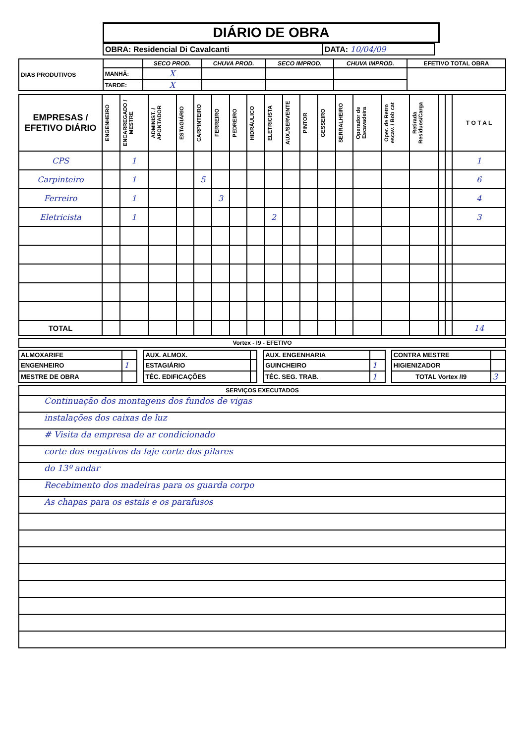DIÁRIO DE OBRA
| OBRA: Residencial Di Cavalcanti | DATA: 10/04/09 |
| DIAS PRODUTIVOS | | SECO PROD. | CHUVA PROD. | SECO IMPROD. | CHUVA IMPROD. | EFETIVO TOTAL OBRA |
| | MANHÃ: | X | | | | |
| | TARDE: | X | | | | |
| EMPRESAS / EFETIVO DIÁRIO | ENGENHEIRO | ENCARREGADO / MESTRE | ADMINIST. / APONTADOR | ESTAGIÁRIO | CARPINTEIRO | FERREIRO | PEDREIRO | HIDRÁULICO | ELETRICISTA | AUX./SERVENTE | PINTOR | GESSEIRO | SERRALHEIRO | Operador de Escavadeira | Oper. de Retro escav. / Bob cat | Retirada Residuos/Carga | | | T O T A L |
| --- | --- | --- | --- | --- | --- | --- | --- | --- | --- | --- | --- | --- | --- | --- | --- | --- | --- | --- | --- |
| CPS | | 1 | | | | | | | | | | | | | | | | | 1 |
| Carpinteiro | | 1 | | | 5 | | | | | | | | | | | | | | 6 |
| Ferreiro | | 1 | | | | 3 | | | | | | | | | | | | | 4 |
| Eletricista | | 1 | | | | | | | 2 | | | | | | | | | | 3 |
| TOTAL | | | | | | | | | | | | | | | | | | | 14 |
| Vortex - I9 - EFETIVO |
| ALMOXARIFE | | | AUX. ALMOX. | | | AUX. ENGENHARIA | | | CONTRA MESTRE | |
| ENGENHEIRO | 1 | | ESTAGIÁRIO | | | GUINCHEIRO | 1 | | HIGIENIZADOR | |
| MESTRE DE OBRA | | | TÉC. EDIFICAÇÕES | | | TÉC. SEG. TRAB. | 1 | | TOTAL Vortex /I9 | 3 |
SERVIÇOS EXECUTADOS
Continuação dos montagens dos fundos de vigas
instalações dos caixas de luz
# Visita da empresa de ar condicionado
corte dos negativos da laje corte dos pilares
do 13º andar
Recebimento dos madeiras para os guarda corpo
As chapas para os estais e os parafusos